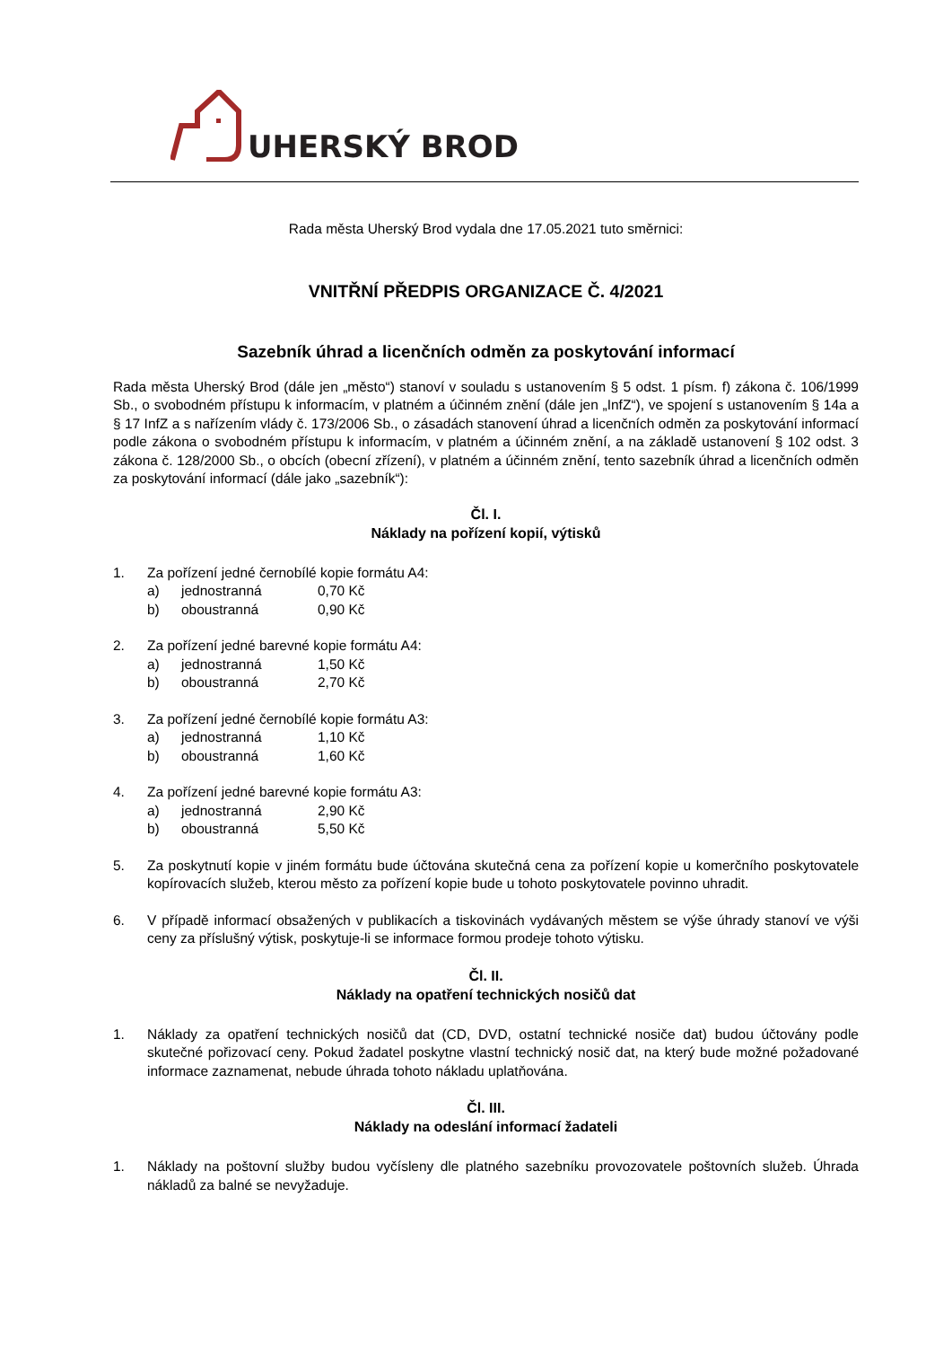UHERSKÝ BROD
Rada města Uherský Brod vydala dne 17.05.2021 tuto směrnici:
VNITŘNÍ PŘEDPIS ORGANIZACE Č. 4/2021
Sazebník úhrad a licenčních odměn za poskytování informací
Rada města Uherský Brod (dále jen „město“) stanoví v souladu s ustanovením § 5 odst. 1 písm. f) zákona č. 106/1999 Sb., o svobodném přístupu k informacím, v platném a účinném znění (dále jen „InfZ“), ve spojení s ustanovením § 14a a § 17 InfZ a s nařízením vlády č. 173/2006 Sb., o zásadách stanovení úhrad a licenčních odměn za poskytování informací podle zákona o svobodném přístupu k informacím, v platném a účinném znění, a na základě ustanovení § 102 odst. 3 zákona č. 128/2000 Sb., o obcích (obecní zřízení), v platném a účinném znění, tento sazebník úhrad a licenčních odměn za poskytování informací (dále jako „sazebník“):
Čl. I.
Náklady na pořízení kopií, výtisků
1. Za pořízení jedné černobílé kopie formátu A4:
a) jednostranná 0,70 Kč
b) oboustranná 0,90 Kč
2. Za pořízení jedné barevné kopie formátu A4:
a) jednostranná 1,50 Kč
b) oboustranná 2,70 Kč
3. Za pořízení jedné černobílé kopie formátu A3:
a) jednostranná 1,10 Kč
b) oboustranná 1,60 Kč
4. Za pořízení jedné barevné kopie formátu A3:
a) jednostranná 2,90 Kč
b) oboustranná 5,50 Kč
5. Za poskytnutí kopie v jiném formátu bude účtována skutečná cena za pořízení kopie u komerčního poskytovatele kopírovacích služeb, kterou město za pořízení kopie bude u tohoto poskytovatele povinno uhradit.
6. V případě informací obsažených v publikacích a tiskovinách vydávaných městem se výše úhrady stanoví ve výši ceny za příslušný výtisk, poskytuje-li se informace formou prodeje tohoto výtisku.
Čl. II.
Náklady na opatření technických nosičů dat
1. Náklady za opatření technických nosičů dat (CD, DVD, ostatní technické nosiče dat) budou účtovány podle skutečné pořizovací ceny. Pokud žadatel poskytne vlastní technický nosič dat, na který bude možné požadované informace zaznamenat, nebude úhrada tohoto nákladu uplatňována.
Čl. III.
Náklady na odeslání informací žadateli
1. Náklady na poštovní služby budou vyčísleny dle platného sazebníku provozovatele poštovních služeb. Úhrada nákladů za balné se nevyžaduje.